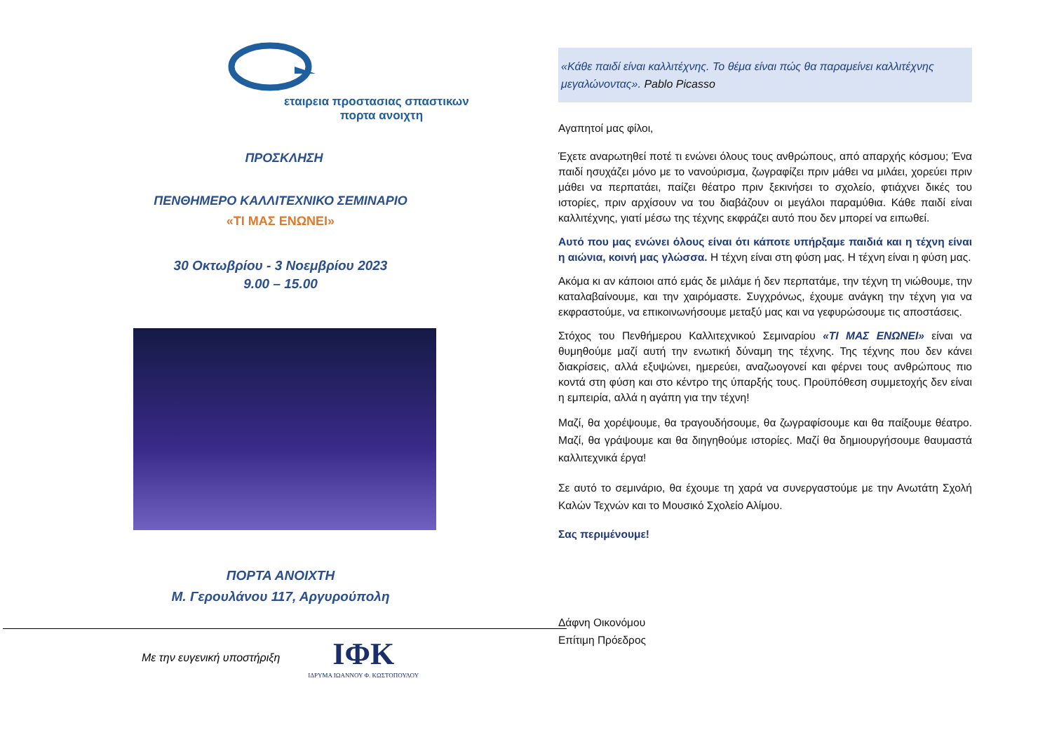εταιρεια προστασιας σπαστικων
πορτα ανοιχτη
ΠΡΟΣΚΛΗΣΗ
ΠΕΝΘΗΜΕΡΟ ΚΑΛΛΙΤΕΧΝΙΚΟ ΣΕΜΙΝΑΡΙΟ
«ΤΙ ΜΑΣ ΕΝΩΝΕΙ»
30 Οκτωβρίου - 3 Νοεμβρίου 2023
9.00 – 15.00
ΠΟΡΤΑ ΑΝΟΙΧΤΗ
Μ. Γερουλάνου 117, Αργυρούπολη
Με την ευγενική υποστήριξη
ΙΦΚ
ΙΔΡΥΜΑ ΙΩΑΝΝΟΥ Φ. ΚΩΣΤΟΠΟΥΛΟΥ
«Κάθε παιδί είναι καλλιτέχνης. Το θέμα είναι πώς θα παραμείνει καλλιτέχνης μεγαλώνοντας». Pablo Picasso
Αγαπητοί μας φίλοι,
Έχετε αναρωτηθεί ποτέ τι ενώνει όλους τους ανθρώπους, από απαρχής κόσμου; Ένα παιδί ησυχάζει μόνο με το νανούρισμα, ζωγραφίζει πριν μάθει να μιλάει, χορεύει πριν μάθει να περπατάει, παίζει θέατρο πριν ξεκινήσει το σχολείο, φτιάχνει δικές του ιστορίες, πριν αρχίσουν να του διαβάζουν οι μεγάλοι παραμύθια. Κάθε παιδί είναι καλλιτέχνης, γιατί μέσω της τέχνης εκφράζει αυτό που δεν μπορεί να ειπωθεί.
Αυτό που μας ενώνει όλους είναι ότι κάποτε υπήρξαμε παιδιά και η τέχνη είναι η αιώνια, κοινή μας γλώσσα. Η τέχνη είναι στη φύση μας. Η τέχνη είναι η φύση μας.
Ακόμα κι αν κάποιοι από εμάς δε μιλάμε ή δεν περπατάμε, την τέχνη τη νιώθουμε, την καταλαβαίνουμε, και την χαιρόμαστε. Συγχρόνως, έχουμε ανάγκη την τέχνη για να εκφραστούμε, να επικοινωνήσουμε μεταξύ μας και να γεφυρώσουμε τις αποστάσεις.
Στόχος του Πενθήμερου Καλλιτεχνικού Σεμιναρίου «ΤΙ ΜΑΣ ΕΝΩΝΕΙ» είναι να θυμηθούμε μαζί αυτή την ενωτική δύναμη της τέχνης. Της τέχνης που δεν κάνει διακρίσεις, αλλά εξυψώνει, ημερεύει, αναζωογονεί και φέρνει τους ανθρώπους πιο κοντά στη φύση και στο κέντρο της ύπαρξής τους. Προϋπόθεση συμμετοχής δεν είναι η εμπειρία, αλλά η αγάπη για την τέχνη!
Μαζί, θα χορέψουμε, θα τραγουδήσουμε, θα ζωγραφίσουμε και θα παίξουμε θέατρο. Μαζί, θα γράψουμε και θα διηγηθούμε ιστορίες. Μαζί θα δημιουργήσουμε θαυμαστά καλλιτεχνικά έργα!
Σε αυτό το σεμινάριο, θα έχουμε τη χαρά να συνεργαστούμε με την Ανωτάτη Σχολή Καλών Τεχνών και το Μουσικό Σχολείο Αλίμου.
Σας περιμένουμε!
Δάφνη Οικονόμου
Επίτιμη Πρόεδρος